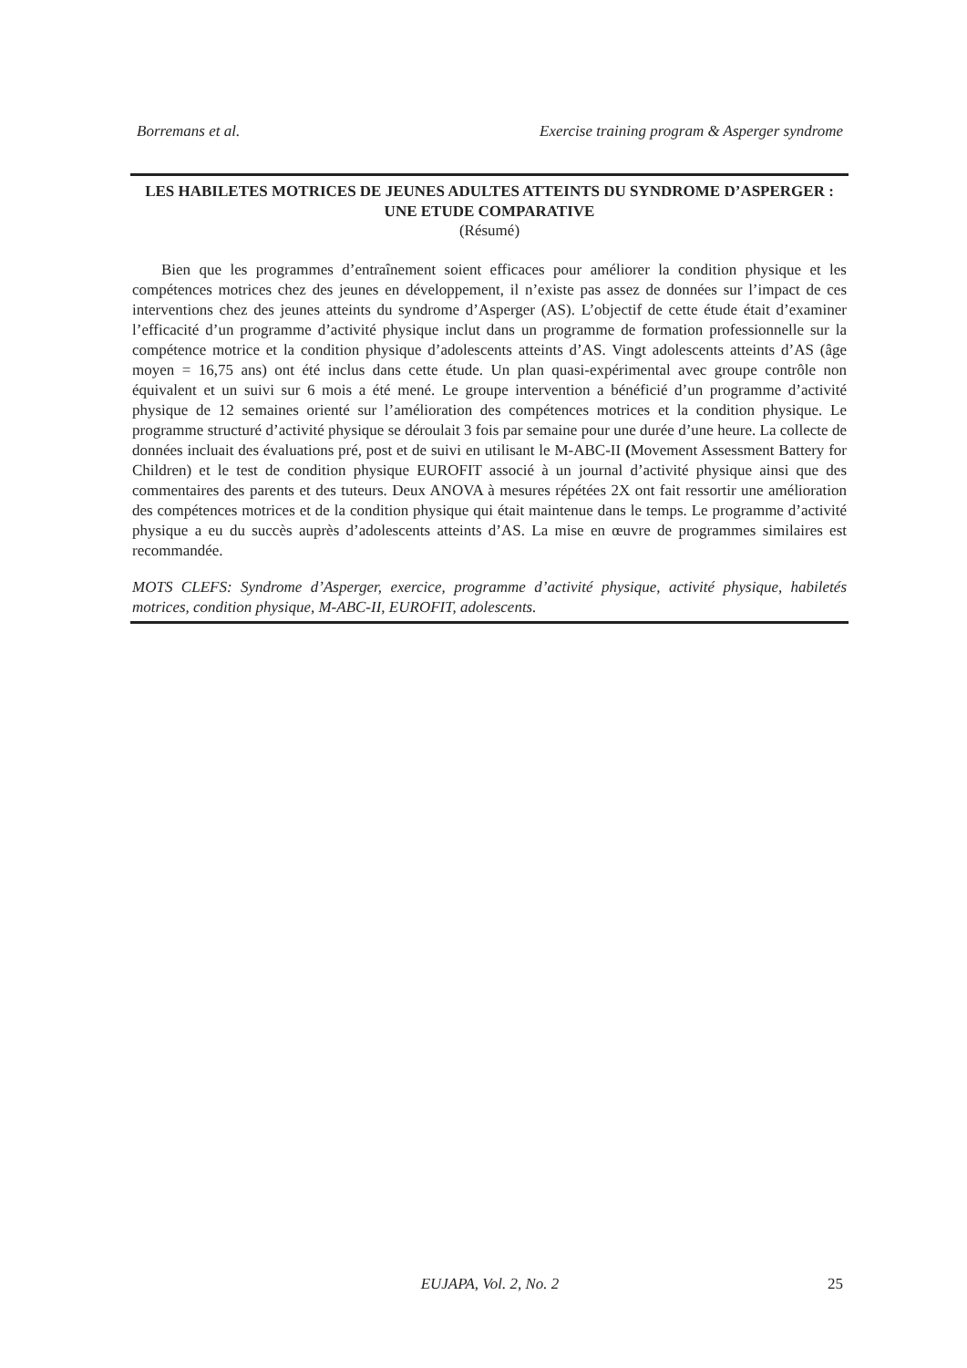Borremans et al. Exercise training program & Asperger syndrome
LES HABILETES MOTRICES DE JEUNES ADULTES ATTEINTS DU SYNDROME D’ASPERGER : UNE ETUDE COMPARATIVE
(Résumé)
Bien que les programmes d’entraînement soient efficaces pour améliorer la condition physique et les compétences motrices chez des jeunes en développement, il n’existe pas assez de données sur l’impact de ces interventions chez des jeunes atteints du syndrome d’Asperger (AS). L’objectif de cette étude était d’examiner l’efficacité d’un programme d’activité physique inclut dans un programme de formation professionnelle sur la compétence motrice et la condition physique d’adolescents atteints d’AS. Vingt adolescents atteints d’AS (âge moyen = 16,75 ans) ont été inclus dans cette étude. Un plan quasi-expérimental avec groupe contrôle non équivalent et un suivi sur 6 mois a été mené. Le groupe intervention a bénéficié d’un programme d’activité physique de 12 semaines orienté sur l’amélioration des compétences motrices et la condition physique. Le programme structuré d’activité physique se déroulait 3 fois par semaine pour une durée d’une heure. La collecte de données incluait des évaluations pré, post et de suivi en utilisant le M-ABC-II (Movement Assessment Battery for Children) et le test de condition physique EUROFIT associé à un journal d’activité physique ainsi que des commentaires des parents et des tuteurs. Deux ANOVA à mesures répétées 2X ont fait ressortir une amélioration des compétences motrices et de la condition physique qui était maintenue dans le temps. Le programme d’activité physique a eu du succès auprès d’adolescents atteints d’AS. La mise en œuvre de programmes similaires est recommandée.
MOTS CLEFS: Syndrome d’Asperger, exercice, programme d’activité physique, activité physique, habiletés motrices, condition physique, M-ABC-II, EUROFIT, adolescents.
EUJAPA, Vol. 2, No. 2
25